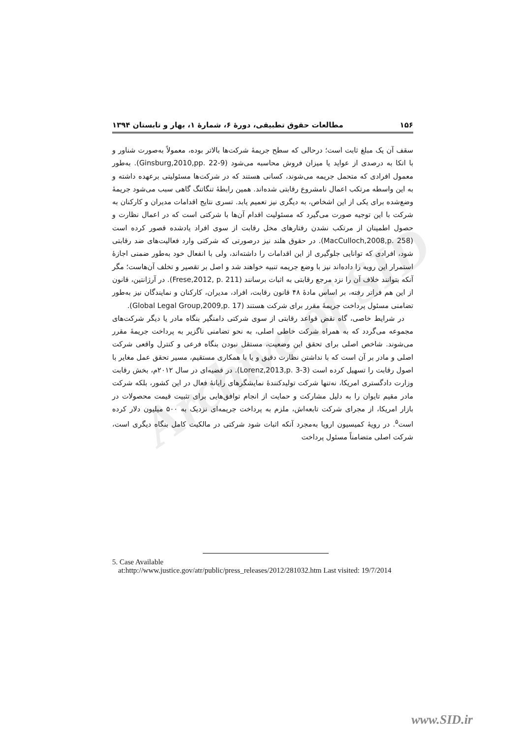Archive of SID
۱۵۶ مطالعات حقوق تطبیقی، دورهٔ ۶، شمارهٔ ۱، بهار و تابستان ۱۳۹۴
سقف آن یک مبلغ ثابت است؛ درحالی که سطح جریمهٔ شرکت‌ها بالاتر بوده، معمولاً به‌صورت شناور و با اتکا به درصدی از عواید یا میزان فروش محاسبه می‌شود (Ginsburg,2010,pp. 22-9). به‌طور معمول افرادی که متحمل جریمه می‌شوند، کسانی هستند که در شرکت‌ها مسئولیتی برعهده داشته و به این واسطه مرتکب اعمال نامشروع رقابتی شده‌اند. همین رابطهٔ تنگاتنگ گاهی سبب می‌شود جریمهٔ وضع‌شده برای یکی از این اشخاص، به دیگری نیز تعمیم یابد. تسری نتایج اقدامات مدیران و کارکنان به شرکت با این توجیه صورت می‌گیرد که مسئولیت اقدام آن‌ها با شرکتی است که در اعمال نظارت و حصول اطمینان از مرتکب نشدن رفتارهای مخل رقابت از سوی افراد یادشده قصور کرده است (MacCulloch,2008,p. 258). در حقوق هلند نیز درصورتی که شرکتی وارد فعالیت‌های ضد رقابتی شود، افرادی که توانایی جلوگیری از این اقدامات را داشته‌اند، ولی با انفعال خود به‌طور ضمنی اجازهٔ استمرار این رویه را داده‌اند نیز با وضع جریمه تنبیه خواهند شد و اصل بر تقصیر و تخلف آن‌هاست؛ مگر آنکه بتوانند خلاف آن را نزد مرجع رقابتی به اثبات برسانند (Frese,2012, p. 211). در آرژانتین، قانون از این هم فراتر رفته، بر اساس مادهٔ ۴۸ قانون رقابت، افراد، مدیران، کارکنان و نمایندگان نیز به‌طور تضامنی مسئول پرداخت جریمهٔ مقرر برای شرکت هستند (Global Legal Group,2009,p. 17).
در شرایط خاصی، گاه نقض قواعد رقابتی از سوی شرکتی دامنگیر بنگاه مادر یا دیگر شرکت‌های مجموعه می‌گردد که به همراه شرکت خاطی اصلی، به نحو تضامنی ناگزیر به پرداخت جریمهٔ مقرر می‌شوند. شاخص اصلی برای تحقق این وضعیت، مستقل نبودن بنگاه فرعی و کنترل واقعی شرکت اصلی و مادر بر آن است که با نداشتن نظارت دقیق و یا با همکاری مستقیم، مسیر تحقق عمل مغایر با اصول رقابت را تسهیل کرده است (Lorenz,2013,p. 3-3). در قضیه‌ای در سال ۲۰۱۲م، بخش رقابت وزارت دادگستری امریکا، نه‌تنها شرکت تولیدکنندهٔ نمایشگرهای رایانهٔ فعال در این کشور، بلکه شرکت مادر مقیم تایوان را به دلیل مشارکت و حمایت از انجام توافق‌هایی برای تثبیت قیمت محصولات در بازار امریکا، از مجرای شرکت تابعه‌اش، ملزم به پرداخت جریمه‌ای نزدیک به ۵۰۰ میلیون دلار کرده است<sup>۵</sup>. در رویهٔ کمیسیون اروپا به‌مجرد آنکه اثبات شود شرکتی در مالکیت کامل بنگاه دیگری است، شرکت اصلی متضامناً مسئول پرداخت
5. Case Available
at:http://www.justice.gov/atr/public/press_releases/2012/281032.htm Last visited: 19/7/2014
www.SID.ir